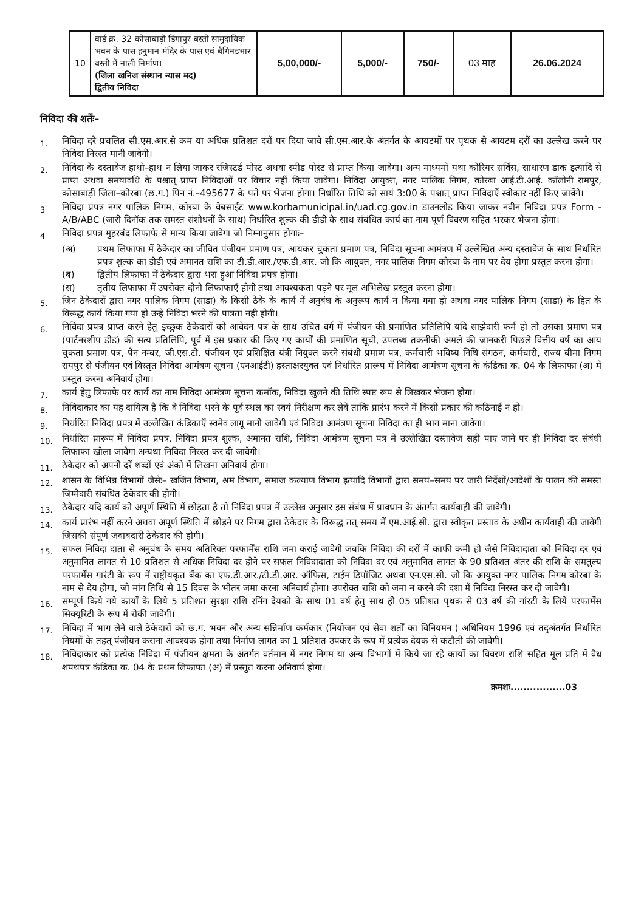| 10 | वार्ड क्र. 32 कोसाबाड़ी डिंगापुर बस्ती सामुदायिक भवन के पास हनुमान मंदिर के पास एवं बैगिनडभार बस्ती में नाली निर्माण। (जिला खनिज संस्थान न्यास मद) द्वितीय निविदा | 5,00,000/- | 5,000/- | 750/- | 03 माह | 26.06.2024 |
निविदा की शर्तेः–
1.
निविदा दरे प्रचलित सी.एस.आर.से कम या अधिक प्रतिशत दरों पर दिया जावे सी.एस.आर.के अंतर्गत के आयटमों पर पृथक से आयटम दरों का उल्लेख करने पर निविदा निरस्त मानी जावेगी।
2.
निविदा के दस्तावेज हाथो–हाथ न लिया जाकर रजिस्टर्ड पोस्ट अथवा स्पीड पोस्ट से प्राप्त किया जावेगा। अन्य माध्यमों यथा कोरियर सर्विस, साधारण डाक इत्यादि से प्राप्त अथवा समयावधि के पश्चात् प्राप्त निविदाओं पर विचार नहीं किया जावेगा। निविदा आयुक्त, नगर पालिक निगम, कोरबा आई.टी.आई. कॉलोनी रामपुर, कोसाबाड़ी जिला–कोरबा (छ.ग.) पिन नं.–495677 के पते पर भेजना होगा। निर्धारित तिथि को सायं 3:00 के पश्चात् प्राप्त निविदाएँ स्वीकार नहीं किए जावेंगे।
3
निविदा प्रपत्र नगर पालिक निगम, कोरबा के वेबसाईट www.korbamunicipal.in/uad.cg.gov.in डाउनलोड किया जाकर नवीन निविदा प्रपत्र Form - A/B/ABC (जारी दिनॉक तक समस्त संशोधनों के साथ) निर्धारित शुल्क की डीडी के साथ संबंधित कार्य का नाम पूर्ण विवरण सहित भरकर भेजना होगा।
4
निविदा प्रपत्र मुहरबंद लिफाफे से मान्य किया जावेगा जो निम्नानुसार होगाः–
(अ) प्रथम लिफाफा में ठेकेदार का जीवित पंजीयन प्रमाण पत्र, आयकर चुकता प्रमाण पत्र, निविदा सूचना आमंत्रण में उल्लेखित अन्य दस्तावेज के साथ निर्धारित प्रपत्र शुल्क का डीडी एवं अमानत राशि का टी.डी.आर./एफ.डी.आर. जो कि आयुक्त, नगर पालिक निगम कोरबा के नाम पर देय होगा प्रस्तुत करना होगा।
(ब) द्वितीय लिफाफा में ठेकेदार द्वारा भरा हुआ निविदा प्रपत्र होगा।
(स) तृतीय लिफाफा में उपरोक्त दोनो लिफाफाएँ होगी तथा आवश्यकता पड़ने पर मूल अभिलेख प्रस्तुत करना होगा।
5.
जिन ठेकेदारों द्वारा नगर पालिक निगम (साडा) के किसी ठेके के कार्य में अनुबंध के अनुरूप कार्य न किया गया हो अथवा नगर पालिक निगम (साडा) के हित के विरूद्ध कार्य किया गया हो उन्हे निविदा भरने की पात्रता नही होगी।
6.
निविदा प्रपत्र प्राप्त करने हेतु इच्छुक ठेकेदारों को आवेदन पत्र के साथ उचित वर्ग में पंजीयन की प्रमाणित प्रतिलिपि यदि साझेदारी फर्म हो तो उसका प्रमाण पत्र (पार्टनरशीप डीड) की सत्य प्रतिलिपि, पूर्व में इस प्रकार की किए गए कार्यों की प्रमाणित सूची, उपलब्ध तकनीकी अमले की जानकरी पिछले वित्तीय वर्ष का आय चुकता प्रमाण पत्र, पेन नम्बर, जी.एस.टी. पंजीयन एवं प्रशिक्षित यंत्री नियुक्त करने संबंधी प्रमाण पत्र, कर्मचारी भविष्य निधि संगठन, कर्मचारी, राज्य बीमा निगम रायपुर से पंजीयन एवं विस्तृत निविदा आमंत्रण सूचना (एनआईटी) हस्ताक्षरयुक्त एवं निर्धारित प्रारूप में निविदा आमंत्रण सूचना के कंडिका क. 04 के लिफाफा (अ) में प्रस्तुत करना अनिवार्य होगा।
7.
कार्य हेतु लिफाफे पर कार्य का नाम निविदा आमंत्रण सूचना कमॉक, निविदा खुलने की तिथि स्पष्ट रूप से लिखकर भेजना होगा।
8.
निविदाकार का यह दायित्व है कि वे निविदा भरने के पूर्व स्थल का स्वयं निरीक्षण कर लेवें ताकि प्रारंभ करने में किसी प्रकार की कठिनाई न हो।
9.
निर्धारित निविदा प्रपत्र में उल्लेखित कंडिकाएँ स्वमेव लागू मानी जावेगी एवं निविदा आमंत्रण सूचना निविदा का ही भाग माना जावेगा।
10.
निर्धारित प्रारूप में निविदा प्रपत्र, निविदा प्रपत्र शुल्क, अमानत राशि, निविदा आमंत्रण सूचना पत्र में उल्लेखित दस्तावेज सही पाए जाने पर ही निविदा दर संबंधी लिफाफा खोला जावेगा अन्यथा निविदा निरस्त कर दी जावेगी।
11.
ठेकेदार को अपनी दरें शब्दों एवं अंको में लिखना अनिवार्य होगा।
12.
शासन के विभिन्न विभागों जैसेः– खजिन विभाग, श्रम विभाग, समाज कल्याण विभाग इत्यादि विभागों द्वारा समय–समय पर जारी निर्देशों/आदेशों के पालन की समस्त जिम्मेदारी संबंधित ठेकेदार की होगी।
13.
ठेकेदार यदि कार्य को अपूर्ण स्थिति में छोड़ता है तो निविदा प्रपत्र में उल्लेख अनुसार इस संबंध में प्रावधान के अंतर्गत कार्यवाही की जावेगी।
14.
कार्य प्रारंभ नहीं करने अथवा अपूर्ण स्थिति में छोड़ने पर निगम द्वारा ठेकेदार के विरूद्ध तत् समय में एम.आई.सी. द्वारा स्वीकृत प्रस्ताव के अधीन कार्यवाही की जावेगी जिसकी संपूर्ण जवाबदारी ठेकेदार की होगी।
15.
सफल निविदा दाता से अनुबंध के समय अतिरिक्त परफार्मेंस राशि जमा कराई जावेगी जबकि निविदा की दरों में काफी कमी हो जैसे निविदादाता को निविदा दर एवं अनुमानित लागत से 10 प्रतिशत से अधिक निविदा दर होने पर सफल निविदादाता को निविदा दर एवं अनुमानित लागत के 90 प्रतिशत अंतर की राशि के समतुल्य परफार्मेंस गारंटी के रूप में राष्ट्रीयकृत बैंक का एफ.डी.आर./टी.डी.आर. ऑफिस, टाईम डिपॉजिट अथवा एन.एस.सी. जो कि आयुक्त नगर पालिक निगम कोरबा के नाम से देय होगा, जो मांग तिथि से 15 दिवस के भीतर जमा करना अनिवार्य होगा। उपरोक्त राशि को जमा न करने की दशा में निविदा निरस्त कर दी जावेगी।
16.
सम्पूर्ण किये गये कार्यों के लिये 5 प्रतिशत सुरक्षा राशि रनिंग देयको के साथ 01 वर्ष हेतु साथ ही 05 प्रतिशत पृथक से 03 वर्ष की गांरटी के लिये परफार्मेंस सिक्यूरिटी के रूप में रोकी जावेगी।
17.
निविदा में भाग लेने वाले ठेकेदारों को छ.ग. भवन और अन्य सन्निर्माण कर्मकार (नियोजन एवं सेवा शर्तों का विनियमन ) अधिनियम 1996 एवं तद्अंतर्गत निर्धारित नियमों के तहत् पंजीयन कराना आवश्यक होगा तथा निर्माण लागत का 1 प्रतिशत उपकर के रूप में प्रत्येक देयक से कटौती की जावेगी।
18.
निविदाकार को प्रत्येक निविदा में पंजीयन क्षमता के अंतर्गत वर्तमान में नगर निगम या अन्य विभागों में किये जा रहे कार्यो का विवरण राशि सहित मूल प्रति में वैध शपथपत्र कंडिका क. 04 के प्रथम लिफाफा (अ) में प्रस्तुत करना अनिवार्य होगा।
क्रमशः.................03